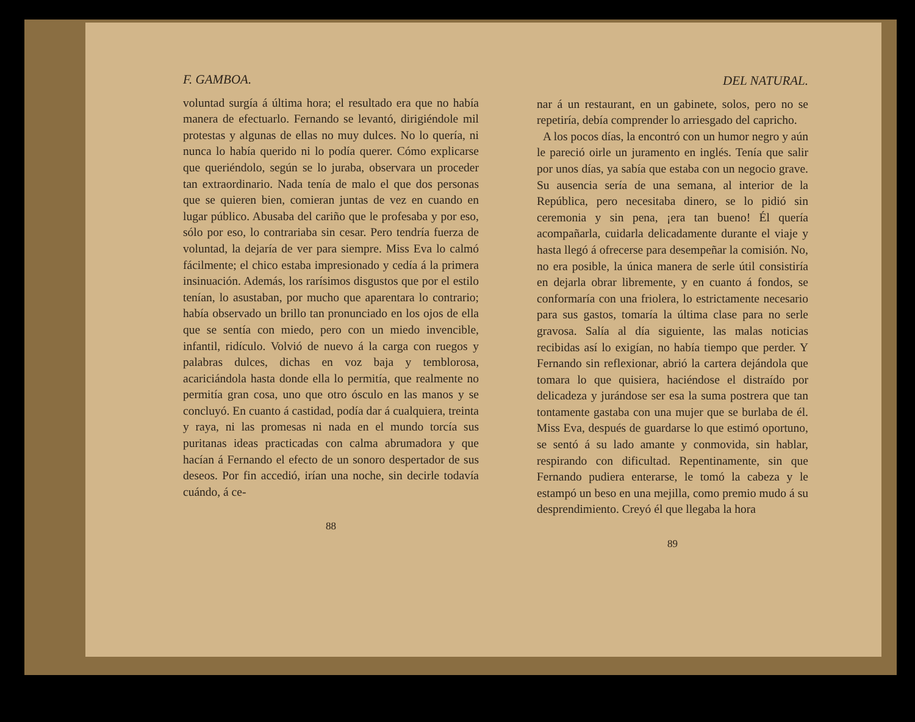F. GAMBOA.
voluntad surgía á última hora; el resultado era que no había manera de efectuarlo. Fernando se levantó, dirigiéndole mil protestas y algunas de ellas no muy dulces. No lo quería, ni nunca lo había querido ni lo podía querer. Cómo explicarse que queriéndolo, según se lo juraba, observara un proceder tan extraordinario. Nada tenía de malo el que dos personas que se quieren bien, comieran juntas de vez en cuando en lugar público. Abusaba del cariño que le profesaba y por eso, sólo por eso, lo contrariaba sin cesar. Pero tendría fuerza de voluntad, la dejaría de ver para siempre. Miss Eva lo calmó fácilmente; el chico estaba impresionado y cedía á la primera insinuación. Además, los rarísimos disgustos que por el estilo tenían, lo asustaban, por mucho que aparentara lo contrario; había observado un brillo tan pronunciado en los ojos de ella que se sentía con miedo, pero con un miedo invencible, infantil, ridículo. Volvió de nuevo á la carga con ruegos y palabras dulces, dichas en voz baja y temblorosa, acariciándola hasta donde ella lo permitía, que realmente no permitía gran cosa, uno que otro ósculo en las manos y se concluyó. En cuanto á castidad, podía dar á cualquiera, treinta y raya, ni las promesas ni nada en el mundo torcía sus puritanas ideas practicadas con calma abrumadora y que hacían á Fernando el efecto de un sonoro despertador de sus deseos. Por fin accedió, irían una noche, sin decirle todavía cuándo, á ce-
88
DEL NATURAL.
nar á un restaurant, en un gabinete, solos, pero no se repetiría, debía comprender lo arriesgado del capricho.
A los pocos días, la encontró con un humor negro y aún le pareció oirle un juramento en inglés. Tenía que salir por unos días, ya sabía que estaba con un negocio grave. Su ausencia sería de una semana, al interior de la República, pero necesitaba dinero, se lo pidió sin ceremonia y sin pena, ¡era tan bueno! Él quería acompañarla, cuidarla delicadamente durante el viaje y hasta llegó á ofrecerse para desempeñar la comisión. No, no era posible, la única manera de serle útil consistiría en dejarla obrar libremente, y en cuanto á fondos, se conformaría con una friolera, lo estrictamente necesario para sus gastos, tomaría la última clase para no serle gravosa. Salía al día siguiente, las malas noticias recibidas así lo exigían, no había tiempo que perder. Y Fernando sin reflexionar, abrió la cartera dejándola que tomara lo que quisiera, haciéndose el distraído por delicadeza y jurándose ser esa la suma postrera que tan tontamente gastaba con una mujer que se burlaba de él. Miss Eva, después de guardarse lo que estimó oportuno, se sentó á su lado amante y conmovida, sin hablar, respirando con dificultad. Repentinamente, sin que Fernando pudiera enterarse, le tomó la cabeza y le estampó un beso en una mejilla, como premio mudo á su desprendimiento. Creyó él que llegaba la hora
89